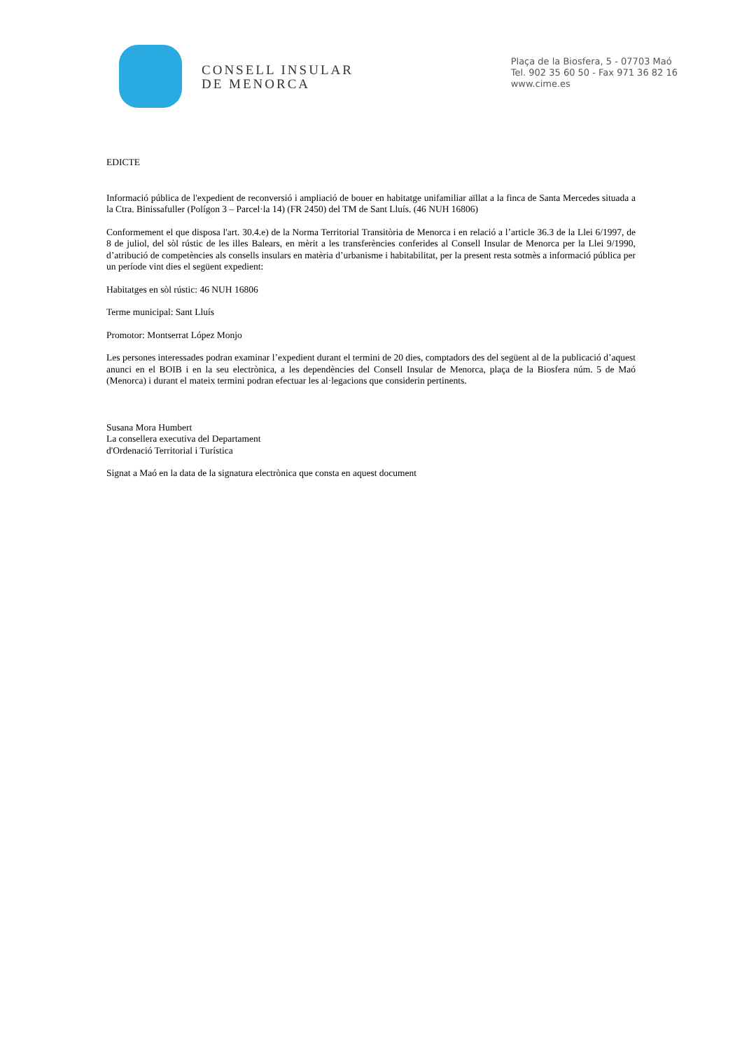CONSELL INSULAR
DE MENORCA
Plaça de la Biosfera, 5 - 07703 Maó
Tel. 902 35 60 50 - Fax 971 36 82 16
www.cime.es
EDICTE
Informació pública de l'expedient de reconversió i ampliació de bouer en habitatge unifamiliar aïllat a la finca de Santa Mercedes situada a la Ctra. Binissafuller (Polígon 3 – Parcel·la 14) (FR 2450) del TM de Sant Lluís. (46 NUH 16806)
Conformement el que disposa l'art. 30.4.e) de la Norma Territorial Transitòria de Menorca i en relació a l’article 36.3 de la Llei 6/1997, de 8 de juliol, del sòl rústic de les illes Balears, en mèrit a les transferències conferides al Consell Insular de Menorca per la Llei 9/1990, d’atribució de competències als consells insulars en matèria d’urbanisme i habitabilitat, per la present resta sotmès a informació pública per un període vint dies el següent expedient:
Habitatges en sòl rústic: 46 NUH 16806
Terme municipal: Sant Lluís
Promotor: Montserrat López Monjo
Les persones interessades podran examinar l’expedient durant el termini de 20 dies, comptadors des del següent al de la publicació d’aquest anunci en el BOIB i en la seu electrònica, a les dependències del Consell Insular de Menorca, plaça de la Biosfera núm. 5 de Maó (Menorca) i durant el mateix termini podran efectuar les al·legacions que considerin pertinents.
Susana Mora Humbert
La consellera executiva del Departament
d'Ordenació Territorial i Turística
Signat a Maó en la data de la signatura electrònica que consta en aquest document